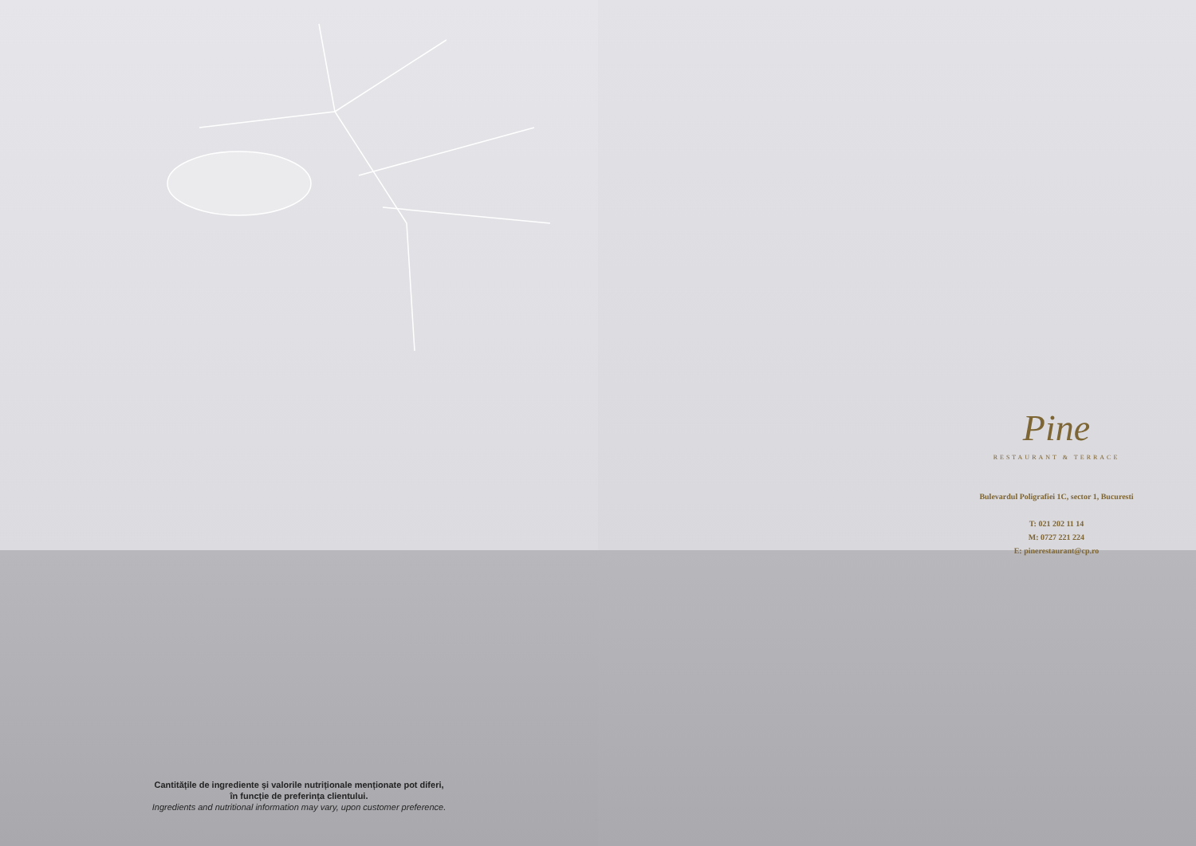Cantitățile de ingrediente și valorile nutriționale menționate pot diferi,
în funcție de preferința clientului.
Ingredients and nutritional information may vary, upon customer preference.
Pine
RESTAURANT & TERRACE
Bulevardul Poligrafiei 1C, sector 1, Bucuresti
T: 021 202 11 14
M: 0727 221 224
E: pinerestaurant@cp.ro